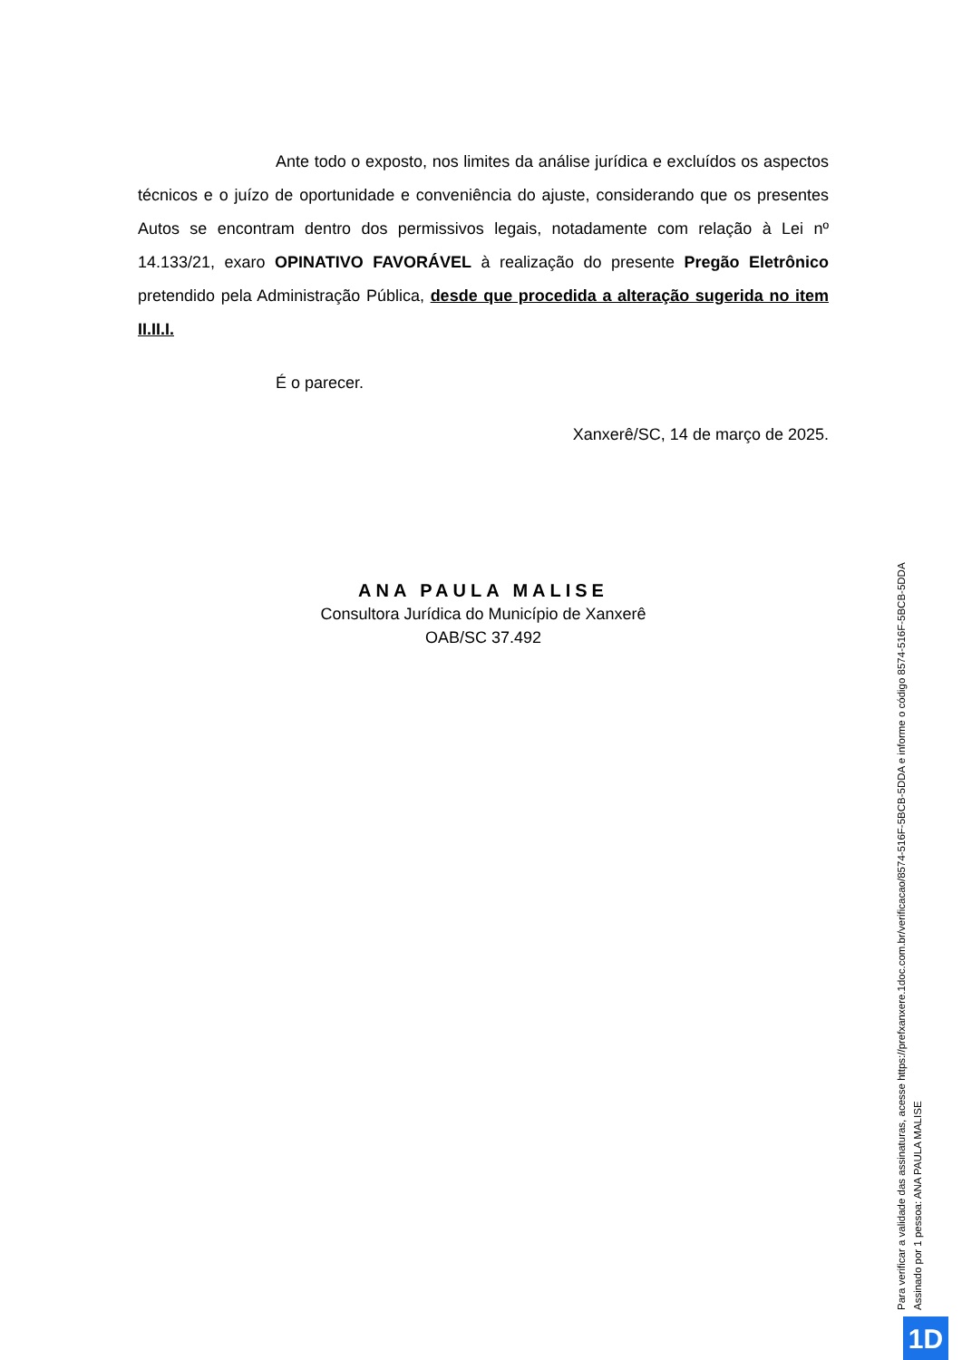Ante todo o exposto, nos limites da análise jurídica e excluídos os aspectos técnicos e o juízo de oportunidade e conveniência do ajuste, considerando que os presentes Autos se encontram dentro dos permissivos legais, notadamente com relação à Lei nº 14.133/21, exaro OPINATIVO FAVORÁVEL à realização do presente Pregão Eletrônico pretendido pela Administração Pública, desde que procedida a alteração sugerida no item II.II.I.
É o parecer.
Xanxerê/SC, 14 de março de 2025.
ANA PAULA MALISE
Consultora Jurídica do Município de Xanxerê
OAB/SC 37.492
Para verificar a validade das assinaturas, acesse https://prefxanxere.1doc.com.br/verificacao/8574-516F-5BCB-5DDA e informe o código 8574-516F-5BCB-5DDA
Assinado por 1 pessoa: ANA PAULA MALISE
1D